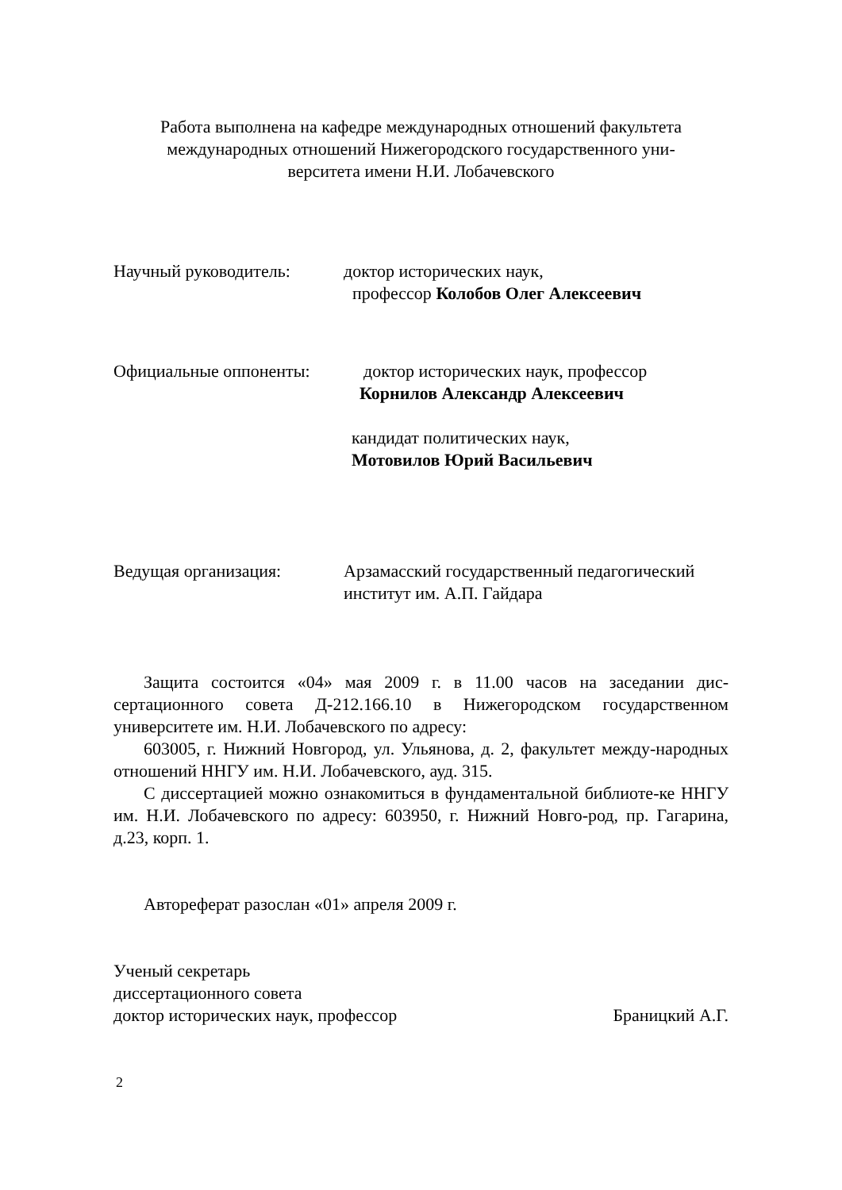Работа выполнена на кафедре международных отношений факультета
международных отношений Нижегородского государственного уни-
верситета имени Н.И. Лобачевского
Научный руководитель: доктор исторических наук,
профессор Колобов Олег Алексеевич
Официальные оппоненты: доктор исторических наук, профессор
Корнилов Александр Алексеевич
кандидат политических наук,
Мотовилов Юрий Васильевич
Ведущая организация: Арзамасский государственный педагогический
институт им. А.П. Гайдара
Защита состоится «04» мая 2009 г. в 11.00 часов на заседании дис-сертационного совета Д-212.166.10 в Нижегородском государственном университете им. Н.И. Лобачевского по адресу:
603005, г. Нижний Новгород, ул. Ульянова, д. 2, факультет между-народных отношений ННГУ им. Н.И. Лобачевского, ауд. 315.
С диссертацией можно ознакомиться в фундаментальной библиоте-ке ННГУ им. Н.И. Лобачевского по адресу: 603950, г. Нижний Новго-род, пр. Гагарина, д.23, корп. 1.
Автореферат разослан «01» апреля 2009 г.
Ученый секретарь
диссертационного совета
доктор исторических наук, профессор Браницкий А.Г.
2